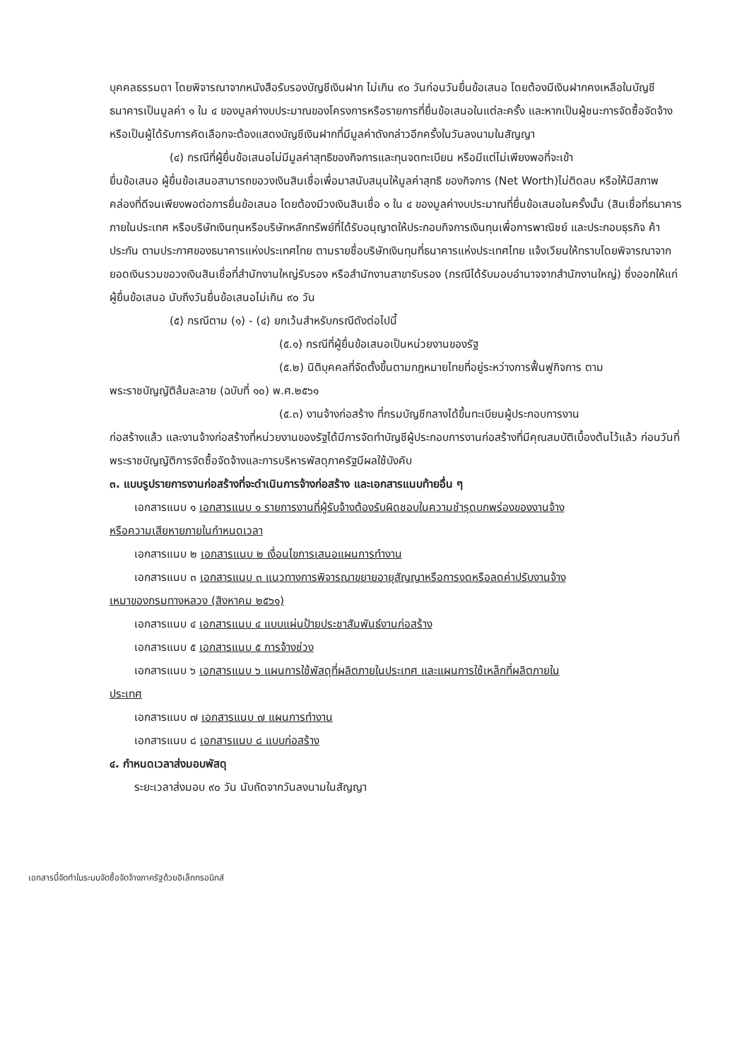บุคคลธรรมดา โดยพิจารณาจากหนังสือรับรองบัญชีเงินฝาก ไม่เกิน ๙๐ วันก่อนวันยื่นข้อเสนอ โดยต้องมีเงินฝากคงเหลือในบัญชีธนาคารเป็นมูลค่า ๑ ใน ๔ ของมูลค่างบประมาณของโครงการหรือรายการที่ยื่นข้อเสนอในแต่ละครั้ง และหากเป็นผู้ชนะการจัดซื้อจัดจ้างหรือเป็นผู้ได้รับการคัดเลือกจะต้องแสดงบัญชีเงินฝากที่มีมูลค่าดังกล่าวอีกครั้งในวันลงนามในสัญญา
(๔) กรณีที่ผู้ยื่นข้อเสนอไม่มีมูลค่าสุทธิของกิจการและทุนจดทะเบียน หรือมีแต่ไม่เพียงพอที่จะเข้า
ยื่นข้อเสนอ ผู้ยื่นข้อเสนอสามารถขอวงเงินสินเชื่อเพื่อมาสนับสนุนให้มูลค่าสุทธิ ของกิจการ (Net Worth)ไม่ติดลบ หรือให้มีสภาพคล่องที่ดีจนเพียงพอต่อการยื่นข้อเสนอ โดยต้องมีวงเงินสินเชื่อ ๑ ใน ๔ ของมูลค่างบประมาณที่ยื่นข้อเสนอในครั้งนั้น (สินเชื่อที่ธนาคารภายในประเทศ หรือบริษัทเงินทุนหรือบริษัทหลักทรัพย์ที่ได้รับอนุญาตให้ประกอบกิจการเงินทุนเพื่อการพาณิชย์ และประกอบธุรกิจ ค้าประกัน ตามประกาศของธนาคารแห่งประเทศไทย ตามรายชื่อบริษัทเงินทุนที่ธนาคารแห่งประเทศไทย แจ้งเวียนให้ทราบโดยพิจารณาจากยอดเงินรวมขอวงเงินสินเชื่อที่สำนักงานใหญ่รับรอง หรือสำนักงานสาขารับรอง (กรณีได้รับมอบอำนาจจากสำนักงานใหญ่) ซึ่งออกให้แก่ผู้ยื่นข้อเสนอ นับถึงวันยื่นข้อเสนอไม่เกิน ๙๐ วัน
(๕) กรณีตาม (๑) - (๔) ยกเว้นสำหรับกรณีดังต่อไปนี้
(๕.๑) กรณีที่ผู้ยื่นข้อเสนอเป็นหน่วยงานของรัฐ
(๕.๒) นิติบุคคลที่จัดตั้งขึ้นตามกฎหมายไทยที่อยู่ระหว่างการฟื้นฟูกิจการ ตาม
พระราชบัญญัติล้มละลาย (ฉบับที่ ๑๐) พ.ศ.๒๕๖๑
(๕.๓) งานจ้างก่อสร้าง ที่กรมบัญชีกลางได้ขึ้นทะเบียนผู้ประกอบการงาน
ก่อสร้างแล้ว และงานจ้างก่อสร้างที่หน่วยงานของรัฐได้มีการจัดทำบัญชีผู้ประกอบการงานก่อสร้างที่มีคุณสมบัติเบื้องต้นไว้แล้ว ก่อนวันที่พระราชบัญญัติการจัดซื้อจัดจ้างและการบริหารพัสดุภาครัฐมีผลใช้บังคับ
๓. แบบรูปรายการงานก่อสร้างที่จะดำเนินการจ้างก่อสร้าง และเอกสารแนบท้ายอื่น ๆ
เอกสารแนบ ๑ เอกสารแนบ ๑ รายการงานที่ผู้รับจ้างต้องรับผิดชอบในความชำรุดบกพร่องของงานจ้าง
หรือความเสียหายภายในกำหนดเวลา
เอกสารแนบ ๒ เอกสารแนบ ๒ เงื่อนไขการเสนอแผนการทำงาน
เอกสารแนบ ๓ เอกสารแนบ ๓ แนวทางการพิจารณาขยายอายุสัญญาหรือการงดหรือลดค่าปรับงานจ้าง
เหมาของกรมทางหลวง (สิงหาคม ๒๕๖๑)
เอกสารแนบ ๔ เอกสารแนบ ๔ แบบแผ่นป้ายประชาสัมพันธ์งานก่อสร้าง
เอกสารแนบ ๕ เอกสารแนบ ๕ การจ้างช่วง
เอกสารแนบ ๖ เอกสารแนบ ๖ แผนการใช้พัสดุที่ผลิตภายในประเทศ และแผนการใช้เหล็กที่ผลิตภายใน
ประเทศ
เอกสารแนบ ๗ เอกสารแนบ ๗ แผนการทำงาน
เอกสารแนบ ๘ เอกสารแนบ ๘ แบบก่อสร้าง
๔. กำหนดเวลาส่งมอบพัสดุ
ระยะเวลาส่งมอบ ๙๐ วัน นับถัดจากวันลงนามในสัญญา
เอกสารนี้จัดทำในระบบจัดซื้อจัดจ้างภาครัฐด้วยอิเล็กทรอนิกส์